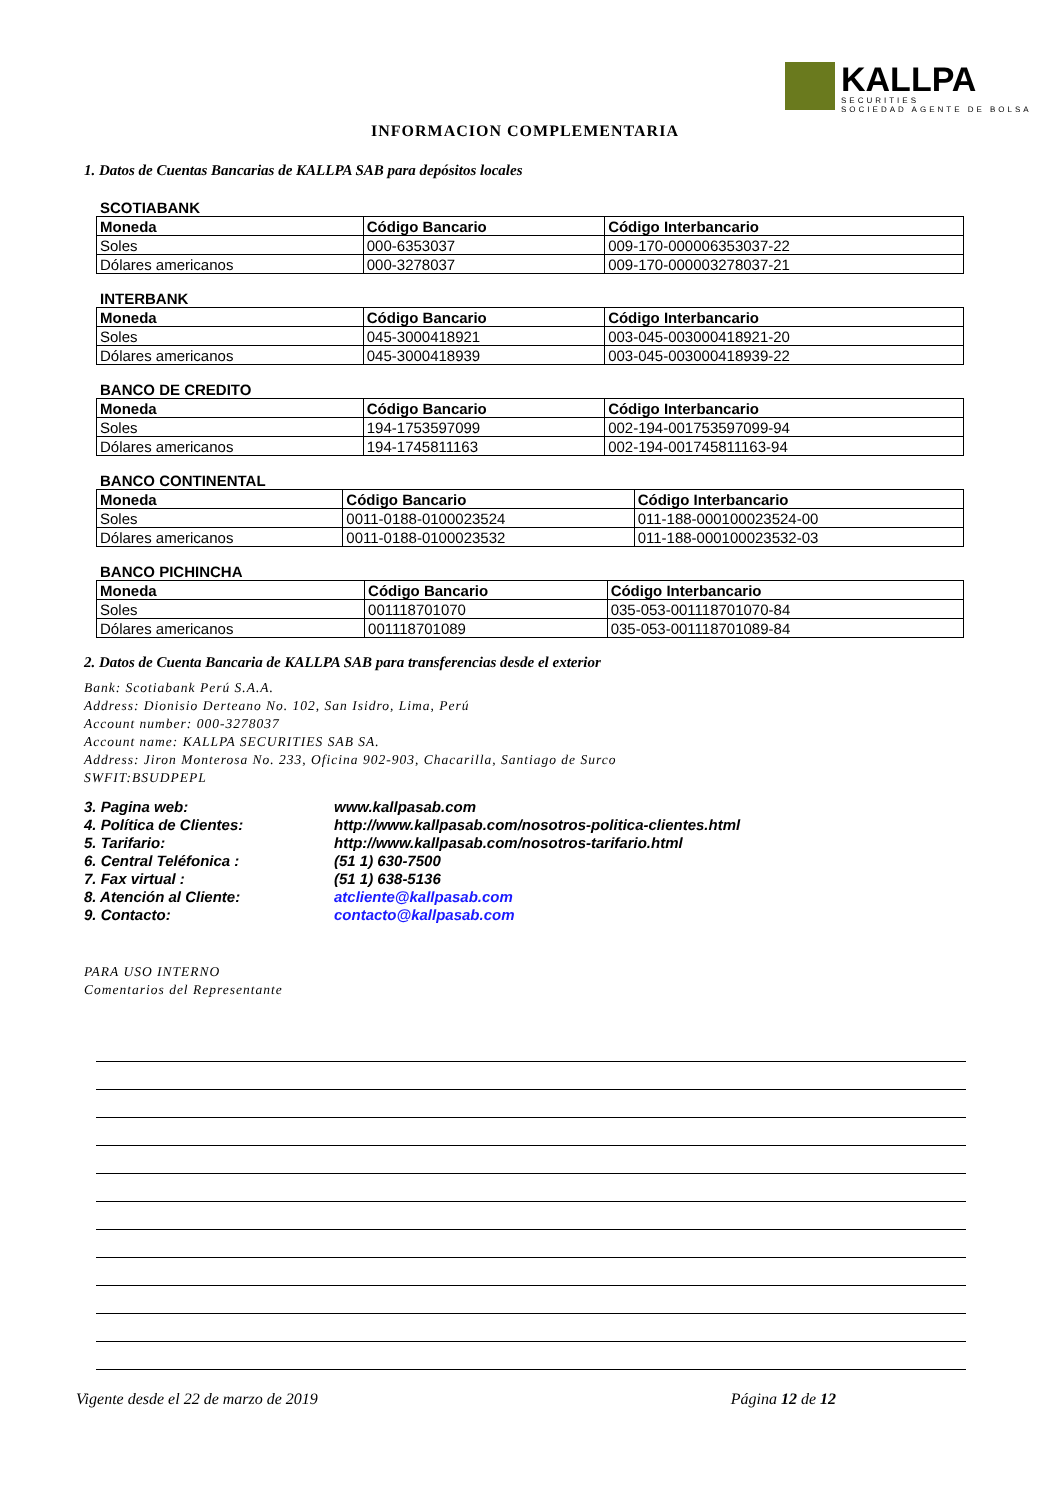KALLPA
SECURITIES
SOCIEDAD AGENTE DE BOLSA
INFORMACION COMPLEMENTARIA
1. Datos de Cuentas Bancarias de KALLPA SAB para depósitos locales
SCOTIABANK
| Moneda | Código Bancario | Código Interbancario |
| --- | --- | --- |
| Soles | 000-6353037 | 009-170-000006353037-22 |
| Dólares americanos | 000-3278037 | 009-170-000003278037-21 |
INTERBANK
| Moneda | Código Bancario | Código Interbancario |
| --- | --- | --- |
| Soles | 045-3000418921 | 003-045-003000418921-20 |
| Dólares americanos | 045-3000418939 | 003-045-003000418939-22 |
BANCO DE CREDITO
| Moneda | Código Bancario | Código Interbancario |
| --- | --- | --- |
| Soles | 194-1753597099 | 002-194-001753597099-94 |
| Dólares americanos | 194-1745811163 | 002-194-001745811163-94 |
BANCO CONTINENTAL
| Moneda | Código Bancario | Código Interbancario |
| --- | --- | --- |
| Soles | 0011-0188-0100023524 | 011-188-000100023524-00 |
| Dólares americanos | 0011-0188-0100023532 | 011-188-000100023532-03 |
BANCO PICHINCHA
| Moneda | Código Bancario | Código Interbancario |
| --- | --- | --- |
| Soles | 001118701070 | 035-053-001118701070-84 |
| Dólares americanos | 001118701089 | 035-053-001118701089-84 |
2. Datos de Cuenta Bancaria de KALLPA SAB para transferencias desde el exterior
Bank: Scotiabank Perú S.A.A.
Address: Dionisio Derteano No. 102, San Isidro, Lima, Perú
Account number: 000-3278037
Account name: KALLPA SECURITIES SAB SA.
Address: Jiron Monterosa No. 233, Oficina 902-903, Chacarilla, Santiago de Surco
SWFIT:BSUDPEPL
| 3. Pagina web: | www.kallpasab.com |
| 4. Política de Clientes: | http://www.kallpasab.com/nosotros-politica-clientes.html |
| 5. Tarifario: | http://www.kallpasab.com/nosotros-tarifario.html |
| 6. Central Teléfonica : | (51 1) 630-7500 |
| 7. Fax virtual : | (51 1) 638-5136 |
| 8. Atención al Cliente: | atcliente@kallpasab.com |
| 9. Contacto: | contacto@kallpasab.com |
PARA USO INTERNO
Comentarios del Representante
Vigente desde el 22 de marzo de 2019 Página 12 de 12